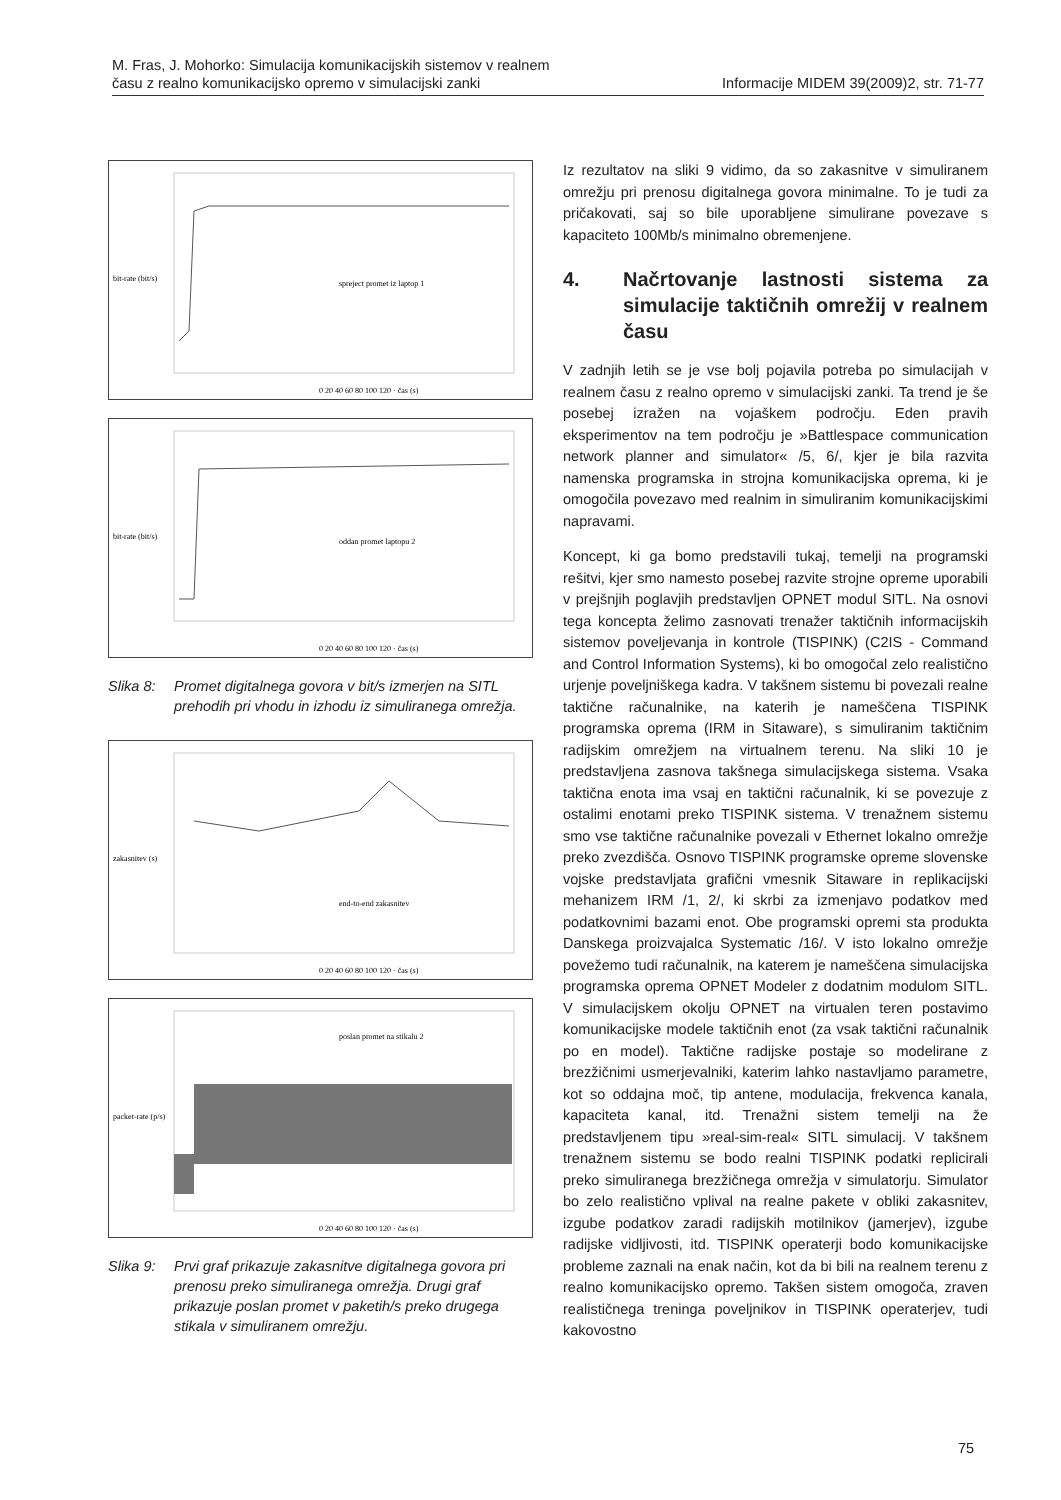M. Fras, J. Mohorko: Simulacija komunikacijskih sistemov v realnem
času z realno komunikacijsko opremo v simulacijski zanki
Informacije MIDEM 39(2009)2, str. 71-77
bit-rate (bit/s)
spreject promet iz laptop 1
0 20 40 60 80 100 120 · čas (s)
bit-rate (bit/s)
oddan promet laptopu 2
0 20 40 60 80 100 120 · čas (s)
Slika 8: Promet digitalnega govora v bit/s izmerjen na SITL prehodih pri vhodu in izhodu iz simuliranega omrežja.
zakasnitev (s)
end-to-end zakasnitev
0 20 40 60 80 100 120 · čas (s)
packet-rate (p/s)
poslan promet na stikalu 2
0 20 40 60 80 100 120 · čas (s)
Slika 9: Prvi graf prikazuje zakasnitve digitalnega govora pri prenosu preko simuliranega omrežja. Drugi graf prikazuje poslan promet v paketih/s preko drugega stikala v simuliranem omrežju.
Iz rezultatov na sliki 9 vidimo, da so zakasnitve v simuliranem omrežju pri prenosu digitalnega govora minimalne. To je tudi za pričakovati, saj so bile uporabljene simulirane povezave s kapaciteto 100Mb/s minimalno obremenjene.
4. Načrtovanje lastnosti sistema za simulacije taktičnih omrežij v realnem času
V zadnjih letih se je vse bolj pojavila potreba po simulacijah v realnem času z realno opremo v simulacijski zanki. Ta trend je še posebej izražen na vojaškem področju. Eden pravih eksperimentov na tem področju je »Battlespace communication network planner and simulator« /5, 6/, kjer je bila razvita namenska programska in strojna komunikacijska oprema, ki je omogočila povezavo med realnim in simuliranim komunikacijskimi napravami.
Koncept, ki ga bomo predstavili tukaj, temelji na programski rešitvi, kjer smo namesto posebej razvite strojne opreme uporabili v prejšnjih poglavjih predstavljen OPNET modul SITL. Na osnovi tega koncepta želimo zasnovati trenažer taktičnih informacijskih sistemov poveljevanja in kontrole (TISPINK) (C2IS - Command and Control Information Systems), ki bo omogočal zelo realistično urjenje poveljniškega kadra. V takšnem sistemu bi povezali realne taktične računalnike, na katerih je nameščena TISPINK programska oprema (IRM in Sitaware), s simuliranim taktičnim radijskim omrežjem na virtualnem terenu. Na sliki 10 je predstavljena zasnova takšnega simulacijskega sistema. Vsaka taktična enota ima vsaj en taktični računalnik, ki se povezuje z ostalimi enotami preko TISPINK sistema. V trenažnem sistemu smo vse taktične računalnike povezali v Ethernet lokalno omrežje preko zvezdišča. Osnovo TISPINK programske opreme slovenske vojske predstavljata grafični vmesnik Sitaware in replikacijski mehanizem IRM /1, 2/, ki skrbi za izmenjavo podatkov med podatkovnimi bazami enot. Obe programski opremi sta produkta Danskega proizvajalca Systematic /16/. V isto lokalno omrežje povežemo tudi računalnik, na katerem je nameščena simulacijska programska oprema OPNET Modeler z dodatnim modulom SITL. V simulacijskem okolju OPNET na virtualen teren postavimo komunikacijske modele taktičnih enot (za vsak taktični računalnik po en model). Taktične radijske postaje so modelirane z brezžičnimi usmerjevalniki, katerim lahko nastavljamo parametre, kot so oddajna moč, tip antene, modulacija, frekvenca kanala, kapaciteta kanal, itd. Trenažni sistem temelji na že predstavljenem tipu »real-sim-real« SITL simulacij. V takšnem trenažnem sistemu se bodo realni TISPINK podatki replicirali preko simuliranega brezžičnega omrežja v simulatorju. Simulator bo zelo realistično vplival na realne pakete v obliki zakasnitev, izgube podatkov zaradi radijskih motilnikov (jamerjev), izgube radijske vidljivosti, itd. TISPINK operaterji bodo komunikacijske probleme zaznali na enak način, kot da bi bili na realnem terenu z realno komunikacijsko opremo. Takšen sistem omogoča, zraven realističnega treninga poveljnikov in TISPINK operaterjev, tudi kakovostno
75